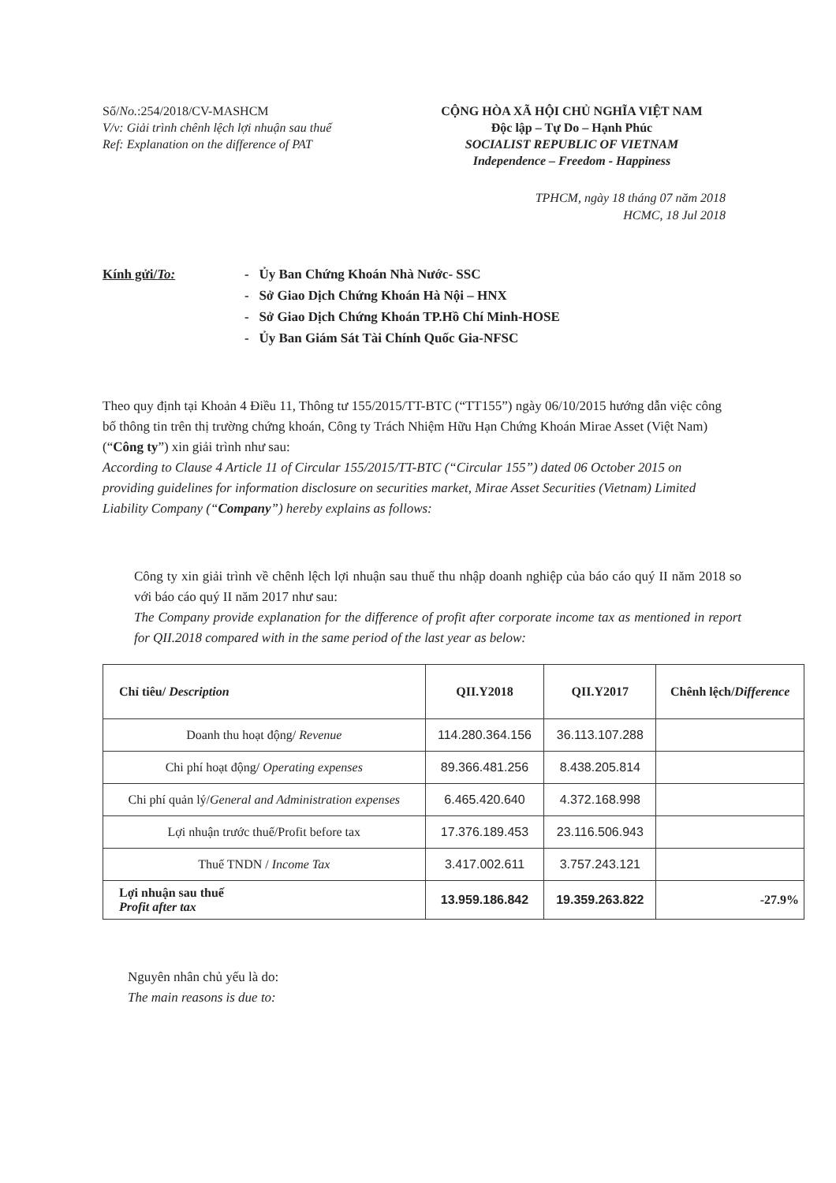Số/No.:254/2018/CV-MASHCM
V/v: Giải trình chênh lệch lợi nhuận sau thuế
Ref: Explanation on the difference of PAT
CỘNG HÒA XÃ HỘI CHỦ NGHĨA VIỆT NAM
Độc lập – Tự Do – Hạnh Phúc
SOCIALIST REPUBLIC OF VIETNAM
Independence – Freedom - Happiness
TPHCM, ngày 18 tháng 07 năm 2018
HCMC, 18 Jul 2018
Kính gửi/To: - Ủy Ban Chứng Khoán Nhà Nước- SSC
- Sở Giao Dịch Chứng Khoán Hà Nội – HNX
- Sở Giao Dịch Chứng Khoán TP.Hồ Chí Minh-HOSE
- Ủy Ban Giám Sát Tài Chính Quốc Gia-NFSC
Theo quy định tại Khoản 4 Điều 11, Thông tư 155/2015/TT-BTC (“TT155”) ngày 06/10/2015 hướng dẫn việc công bố thông tin trên thị trường chứng khoán, Công ty Trách Nhiệm Hữu Hạn Chứng Khoán Mirae Asset (Việt Nam) (“Công ty”) xin giải trình như sau:
According to Clause 4 Article 11 of Circular 155/2015/TT-BTC (“Circular 155”) dated 06 October 2015 on providing guidelines for information disclosure on securities market, Mirae Asset Securities (Vietnam) Limited Liability Company (“Company”) hereby explains as follows:
Công ty xin giải trình về chênh lệch lợi nhuận sau thuế thu nhập doanh nghiệp của báo cáo quý II năm 2018 so với báo cáo quý II năm 2017 như sau:
The Company provide explanation for the difference of profit after corporate income tax as mentioned in report for QII.2018 compared with in the same period of the last year as below:
| Chỉ tiêu/ Description | QII.Y2018 | QII.Y2017 | Chênh lệch/ Difference |
| --- | --- | --- | --- |
| Doanh thu hoạt động/ Revenue | 114.280.364.156 | 36.113.107.288 | |
| Chi phí hoạt động/ Operating expenses | 89.366.481.256 | 8.438.205.814 | |
| Chi phí quản lý/ General and Administration expenses | 6.465.420.640 | 4.372.168.998 | |
| Lợi nhuận trước thuế/Profit before tax | 17.376.189.453 | 23.116.506.943 | |
| Thuế TNDN / Income Tax | 3.417.002.611 | 3.757.243.121 | |
| Lợi nhuận sau thuế Profit after tax | 13.959.186.842 | 19.359.263.822 | -27.9% |
Nguyên nhân chủ yếu là do:
The main reasons is due to: